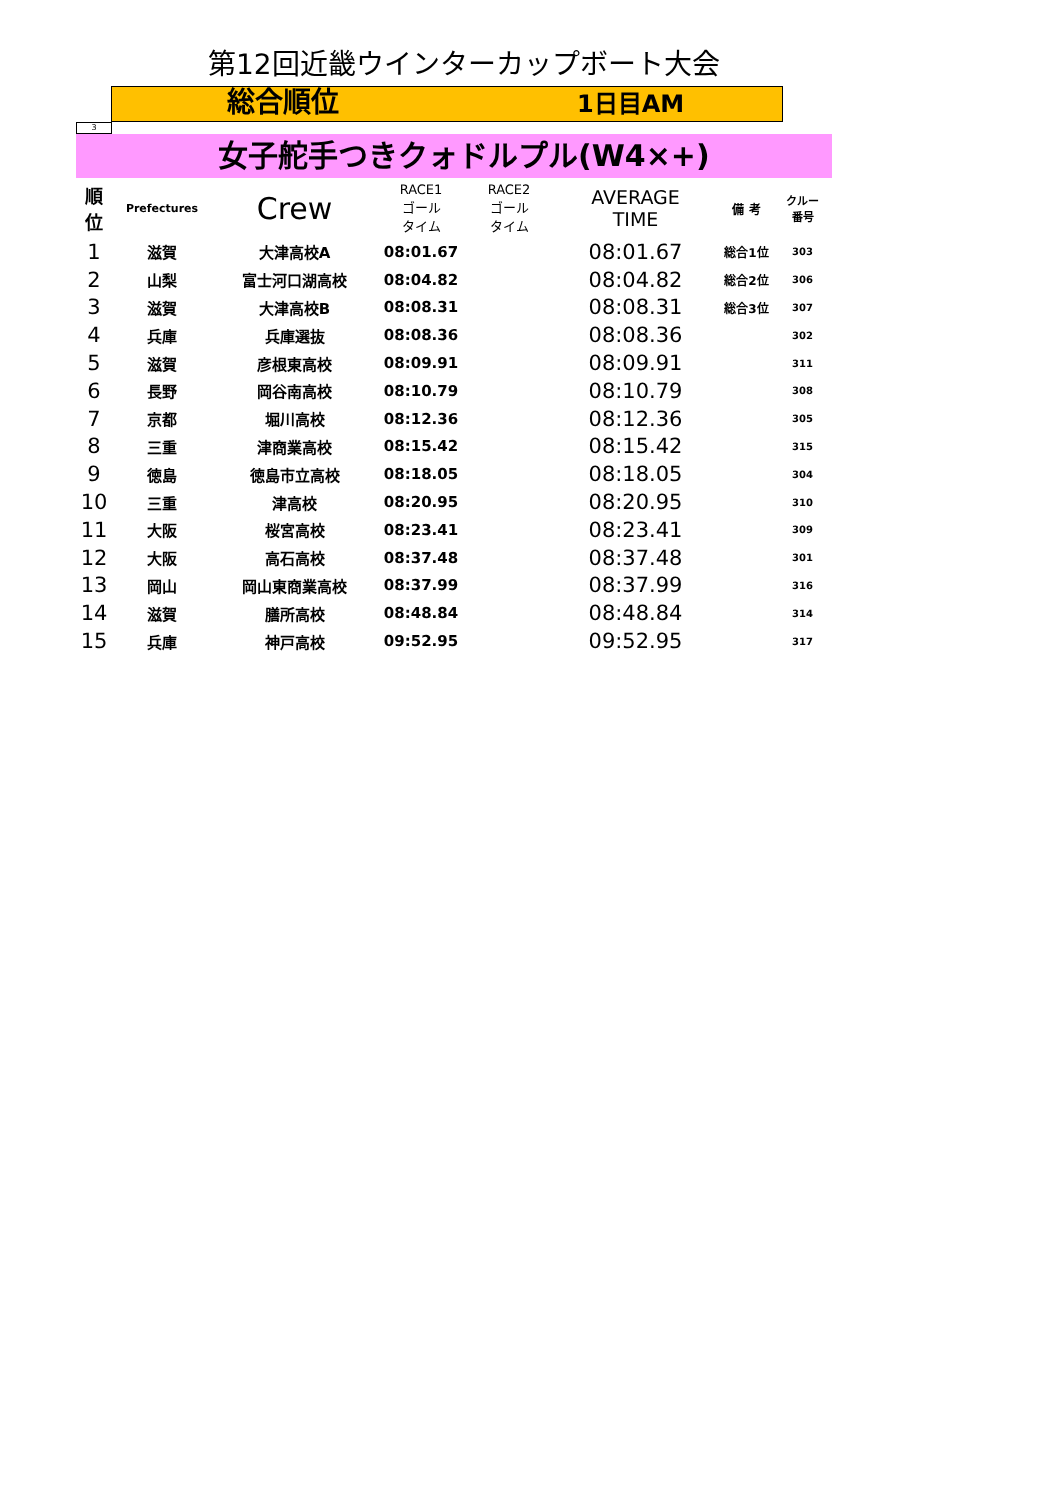第12回近畿ウインターカップボート大会
総合順位
1日目AM
3
女子舵手つきクォドルプル(W4×+)
| 順 位 | Prefectures | Crew | RACE1 ゴール タイム | RACE2 ゴール タイム | AVERAGE TIME | 備 考 | クルー 番号 |
| --- | --- | --- | --- | --- | --- | --- | --- |
| 1 | 滋賀 | 大津高校A | 08:01.67 | | 08:01.67 | 総合1位 | 303 |
| 2 | 山梨 | 富士河口湖高校 | 08:04.82 | | 08:04.82 | 総合2位 | 306 |
| 3 | 滋賀 | 大津高校B | 08:08.31 | | 08:08.31 | 総合3位 | 307 |
| 4 | 兵庫 | 兵庫選抜 | 08:08.36 | | 08:08.36 | | 302 |
| 5 | 滋賀 | 彦根東高校 | 08:09.91 | | 08:09.91 | | 311 |
| 6 | 長野 | 岡谷南高校 | 08:10.79 | | 08:10.79 | | 308 |
| 7 | 京都 | 堀川高校 | 08:12.36 | | 08:12.36 | | 305 |
| 8 | 三重 | 津商業高校 | 08:15.42 | | 08:15.42 | | 315 |
| 9 | 徳島 | 徳島市立高校 | 08:18.05 | | 08:18.05 | | 304 |
| 10 | 三重 | 津高校 | 08:20.95 | | 08:20.95 | | 310 |
| 11 | 大阪 | 桜宮高校 | 08:23.41 | | 08:23.41 | | 309 |
| 12 | 大阪 | 高石高校 | 08:37.48 | | 08:37.48 | | 301 |
| 13 | 岡山 | 岡山東商業高校 | 08:37.99 | | 08:37.99 | | 316 |
| 14 | 滋賀 | 膳所高校 | 08:48.84 | | 08:48.84 | | 314 |
| 15 | 兵庫 | 神戸高校 | 09:52.95 | | 09:52.95 | | 317 |